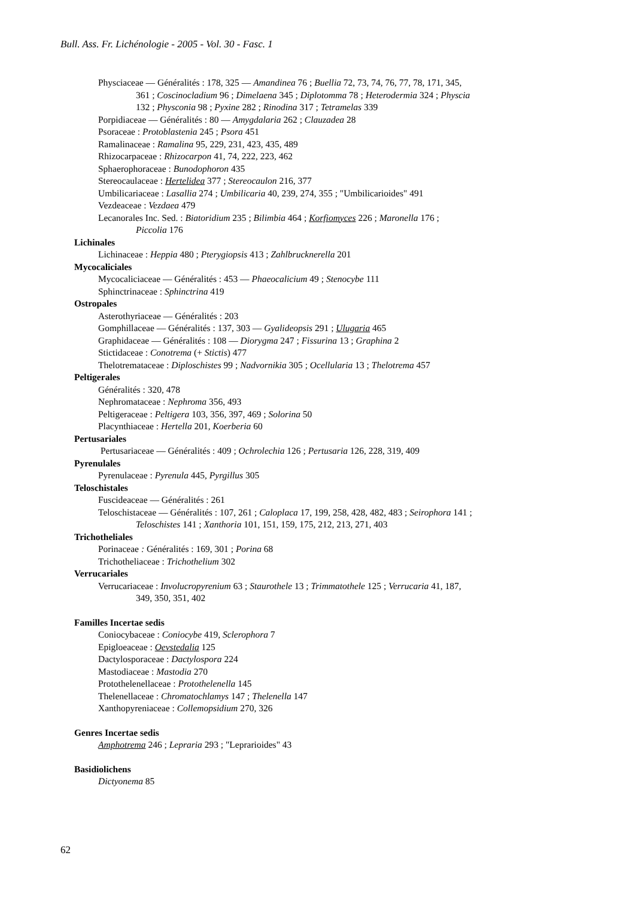Bull. Ass. Fr. Lichénologie - 2005 - Vol. 30 - Fasc. 1
Physciaceae — Généralités : 178, 325 — Amandinea 76 ; Buellia 72, 73, 74, 76, 77, 78, 171, 345,
361 ; Coscinocladium 96 ; Dimelaena 345 ; Diplotomma 78 ; Heterodermia 324 ; Physcia
132 ; Physconia 98 ; Pyxine 282 ; Rinodina 317 ; Tetramelas 339
Porpidiaceae — Généralités : 80 — Amygdalaria 262 ; Clauzadea 28
Psoraceae : Protoblastenia 245 ; Psora 451
Ramalinaceae : Ramalina 95, 229, 231, 423, 435, 489
Rhizocarpaceae : Rhizocarpon 41, 74, 222, 223, 462
Sphaerophoraceae : Bunodophoron 435
Stereocaulaceae : Hertelidea 377 ; Stereocaulon 216, 377
Umbilicariaceae : Lasallia 274 ; Umbilicaria 40, 239, 274, 355 ; "Umbilicarioides" 491
Vezdeaceae : Vezdaea 479
Lecanorales Inc. Sed. : Biatoridium 235 ; Bilimbia 464 ; Korfiomyces 226 ; Maronella 176 ;
Piccolia 176
Lichinales
Lichinaceae : Heppia 480 ; Pterygiopsis 413 ; Zahlbrucknerella 201
Mycocaliciales
Mycocaliciaceae — Généralités : 453 — Phaeocalicium 49 ; Stenocybe 111
Sphinctrinaceae : Sphinctrina 419
Ostropales
Asterothyriaceae — Généralités : 203
Gomphillaceae — Généralités : 137, 303 — Gyalideopsis 291 ; Ulugaria 465
Graphidaceae — Généralités : 108 — Diorygma 247 ; Fissurina 13 ; Graphina 2
Stictidaceae : Conotrema (+ Stictis) 477
Thelotremataceae : Diploschistes 99 ; Nadvornikia 305 ; Ocellularia 13 ; Thelotrema 457
Peltigerales
Généralités : 320, 478
Nephromataceae : Nephroma 356, 493
Peltigeraceae : Peltigera 103, 356, 397, 469 ; Solorina 50
Placynthiaceae : Hertella 201, Koerberia 60
Pertusariales
Pertusariaceae — Généralités : 409 ; Ochrolechia 126 ; Pertusaria 126, 228, 319, 409
Pyrenulales
Pyrenulaceae : Pyrenula 445, Pyrgillus 305
Teloschistales
Fuscideaceae — Généralités : 261
Teloschistaceae — Généralités : 107, 261 ; Caloplaca 17, 199, 258, 428, 482, 483 ; Seirophora 141 ;
Teloschistes 141 ; Xanthoria 101, 151, 159, 175, 212, 213, 271, 403
Trichotheliales
Porinaceae : Généralités : 169, 301 ; Porina 68
Trichotheliaceae : Trichothelium 302
Verrucariales
Verrucariaceae : Involucropyrenium 63 ; Staurothele 13 ; Trimmatothele 125 ; Verrucaria 41, 187,
349, 350, 351, 402
Familles Incertae sedis
Coniocybaceae : Coniocybe 419, Sclerophora 7
Epigloeaceae : Oevstedalia 125
Dactylosporaceae : Dactylospora 224
Mastodiaceae : Mastodia 270
Protothelenellaceae : Protothelenella 145
Thelenellaceae : Chromatochlamys 147 ; Thelenella 147
Xanthopyreniaceae : Collemopsidium 270, 326
Genres Incertae sedis
Amphotrema 246 ; Lepraria 293 ; "Leprarioides" 43
Basidiolichens
Dictyonema 85
62